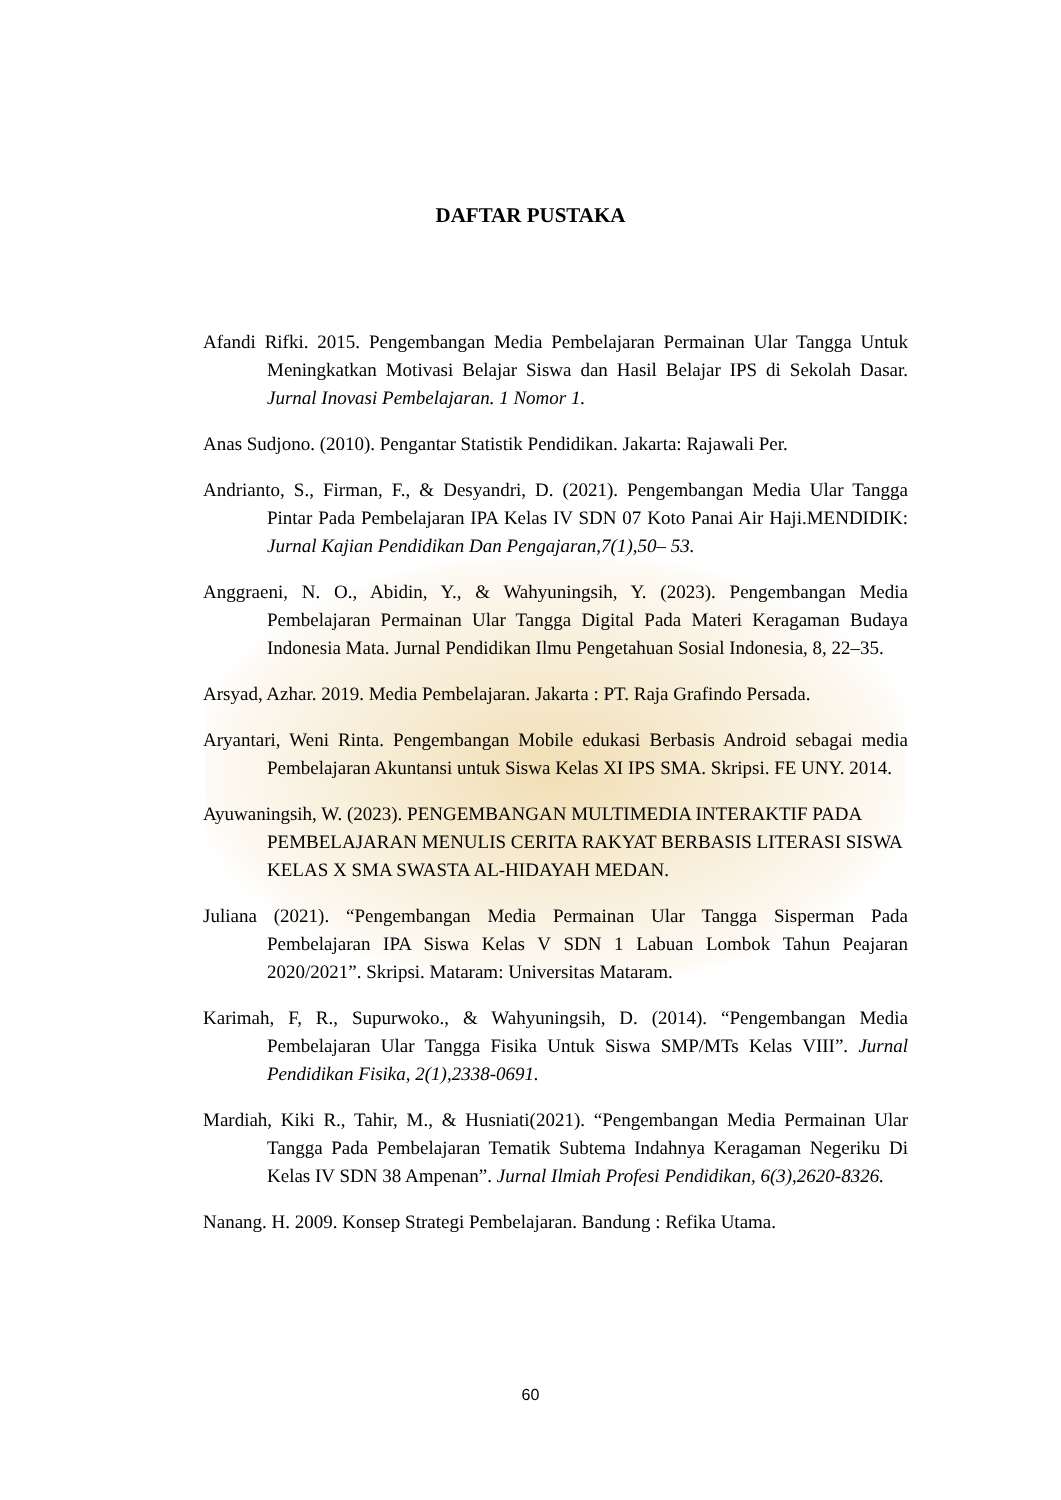DAFTAR PUSTAKA
Afandi Rifki. 2015. Pengembangan Media Pembelajaran Permainan Ular Tangga Untuk Meningkatkan Motivasi Belajar Siswa dan Hasil Belajar IPS di Sekolah Dasar. Jurnal Inovasi Pembelajaran. 1 Nomor 1.
Anas Sudjono. (2010). Pengantar Statistik Pendidikan. Jakarta: Rajawali Per.
Andrianto, S., Firman, F., & Desyandri, D. (2021). Pengembangan Media Ular Tangga Pintar Pada Pembelajaran IPA Kelas IV SDN 07 Koto Panai Air Haji.MENDIDIK: Jurnal Kajian Pendidikan Dan Pengajaran,7(1),50– 53.
Anggraeni, N. O., Abidin, Y., & Wahyuningsih, Y. (2023). Pengembangan Media Pembelajaran Permainan Ular Tangga Digital Pada Materi Keragaman Budaya Indonesia Mata. Jurnal Pendidikan Ilmu Pengetahuan Sosial Indonesia, 8, 22–35.
Arsyad, Azhar. 2019. Media Pembelajaran. Jakarta : PT. Raja Grafindo Persada.
Aryantari, Weni Rinta. Pengembangan Mobile edukasi Berbasis Android sebagai media Pembelajaran Akuntansi untuk Siswa Kelas XI IPS SMA. Skripsi. FE UNY. 2014.
Ayuwaningsih, W. (2023). PENGEMBANGAN MULTIMEDIA INTERAKTIF PADA PEMBELAJARAN MENULIS CERITA RAKYAT BERBASIS LITERASI SISWA KELAS X SMA SWASTA AL-HIDAYAH MEDAN.
Juliana (2021). “Pengembangan Media Permainan Ular Tangga Sisperman Pada Pembelajaran IPA Siswa Kelas V SDN 1 Labuan Lombok Tahun Peajaran 2020/2021”. Skripsi. Mataram: Universitas Mataram.
Karimah, F, R., Supurwoko., & Wahyuningsih, D. (2014). “Pengembangan Media Pembelajaran Ular Tangga Fisika Untuk Siswa SMP/MTs Kelas VIII”. Jurnal Pendidikan Fisika, 2(1),2338-0691.
Mardiah, Kiki R., Tahir, M., & Husniati(2021). “Pengembangan Media Permainan Ular Tangga Pada Pembelajaran Tematik Subtema Indahnya Keragaman Negeriku Di Kelas IV SDN 38 Ampenan”. Jurnal Ilmiah Profesi Pendidikan, 6(3),2620-8326.
Nanang. H. 2009. Konsep Strategi Pembelajaran. Bandung : Refika Utama.
60